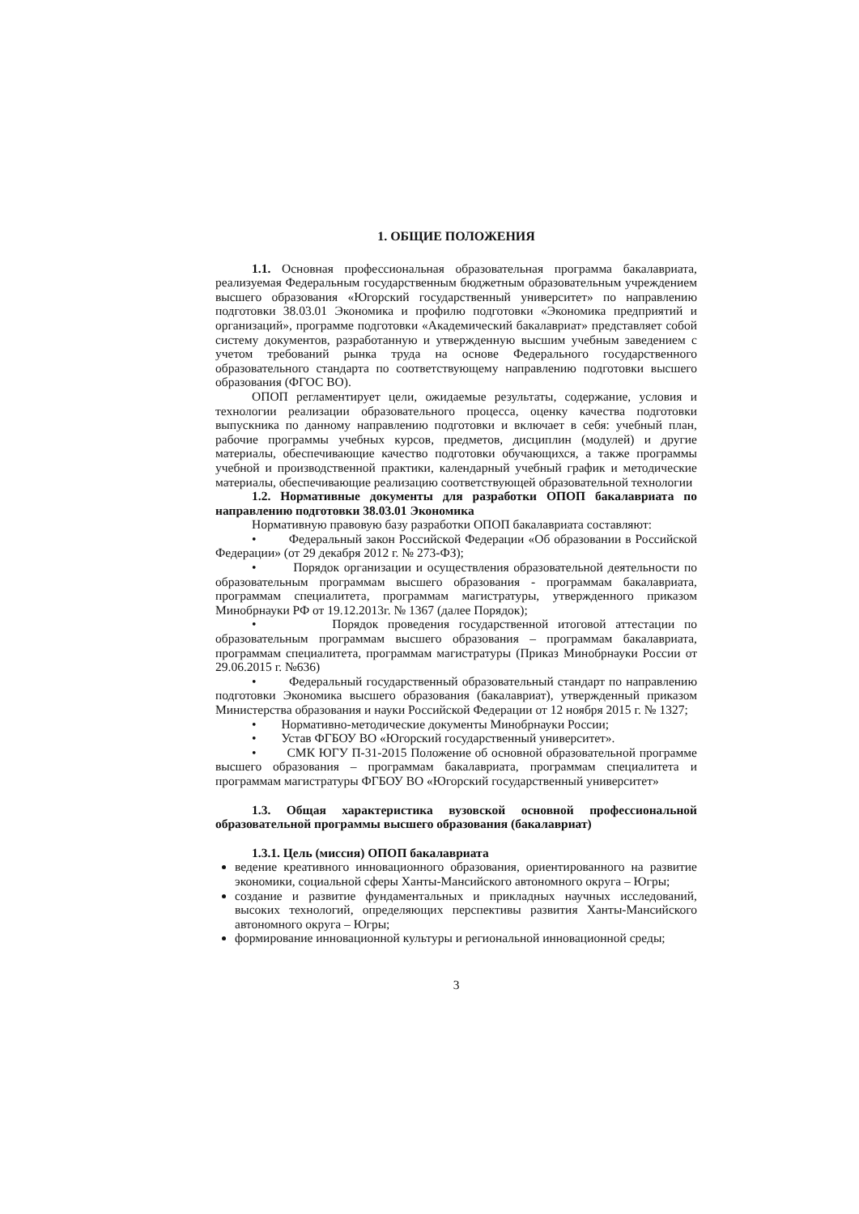1. ОБЩИЕ ПОЛОЖЕНИЯ
1.1. Основная профессиональная образовательная программа бакалавриата, реализуемая Федеральным государственным бюджетным образовательным учреждением высшего образования «Югорский государственный университет» по направлению подготовки 38.03.01 Экономика и профилю подготовки «Экономика предприятий и организаций», программе подготовки «Академический бакалавриат» представляет собой систему документов, разработанную и утвержденную высшим учебным заведением с учетом требований рынка труда на основе Федерального государственного образовательного стандарта по соответствующему направлению подготовки высшего образования (ФГОС ВО).
ОПОП регламентирует цели, ожидаемые результаты, содержание, условия и технологии реализации образовательного процесса, оценку качества подготовки выпускника по данному направлению подготовки и включает в себя: учебный план, рабочие программы учебных курсов, предметов, дисциплин (модулей) и другие материалы, обеспечивающие качество подготовки обучающихся, а также программы учебной и производственной практики, календарный учебный график и методические материалы, обеспечивающие реализацию соответствующей образовательной технологии
1.2. Нормативные документы для разработки ОПОП бакалавриата по направлению подготовки 38.03.01 Экономика
Нормативную правовую базу разработки ОПОП бакалавриата составляют:
• Федеральный закон Российской Федерации «Об образовании в Российской Федерации» (от 29 декабря 2012 г. № 273-ФЗ);
• Порядок организации и осуществления образовательной деятельности по образовательным программам высшего образования - программам бакалавриата, программам специалитета, программам магистратуры, утвержденного приказом Минобрнауки РФ от 19.12.2013г. № 1367 (далее Порядок);
• Порядок проведения государственной итоговой аттестации по образовательным программам высшего образования – программам бакалавриата, программам специалитета, программам магистратуры (Приказ Минобрнауки России от 29.06.2015 г. №636)
• Федеральный государственный образовательный стандарт по направлению подготовки Экономика высшего образования (бакалавриат), утвержденный приказом Министерства образования и науки Российской Федерации от 12 ноября 2015 г. № 1327;
• Нормативно-методические документы Минобрнауки России;
• Устав ФГБОУ ВО «Югорский государственный университет».
• СМК ЮГУ П-31-2015 Положение об основной образовательной программе высшего образования – программам бакалавриата, программам специалитета и программам магистратуры ФГБОУ ВО «Югорский государственный университет»
1.3. Общая характеристика вузовской основной профессиональной образовательной программы высшего образования (бакалавриат)
1.3.1. Цель (миссия) ОПОП бакалавриата
ведение креативного инновационного образования, ориентированного на развитие экономики, социальной сферы Ханты-Мансийского автономного округа – Югры;
создание и развитие фундаментальных и прикладных научных исследований, высоких технологий, определяющих перспективы развития Ханты-Мансийского автономного округа – Югры;
формирование инновационной культуры и региональной инновационной среды;
3